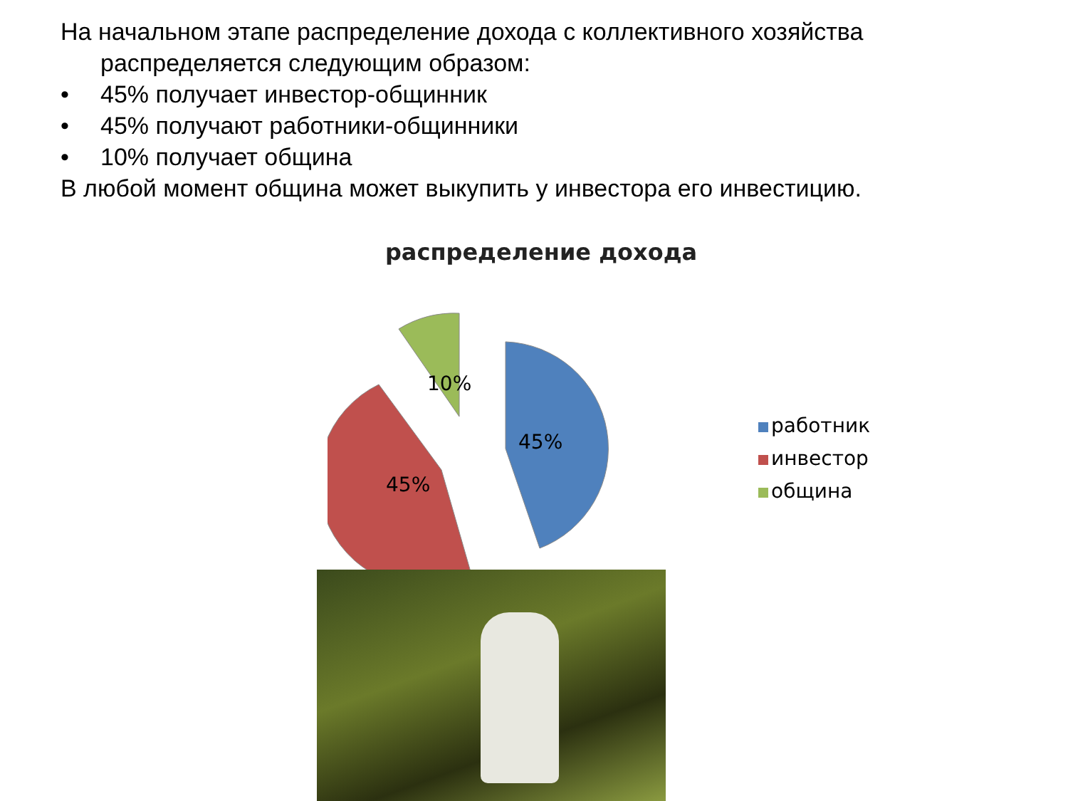На начальном этапе распределение дохода с коллективного хозяйства
распределяется следующим образом:
• 45% получает инвестор-общинник
• 45% получают работники-общинники
• 10% получает община
В любой момент община может выкупить у инвестора его инвестицию.
распределение дохода
45%
45%
10%
работник
инвестор
община